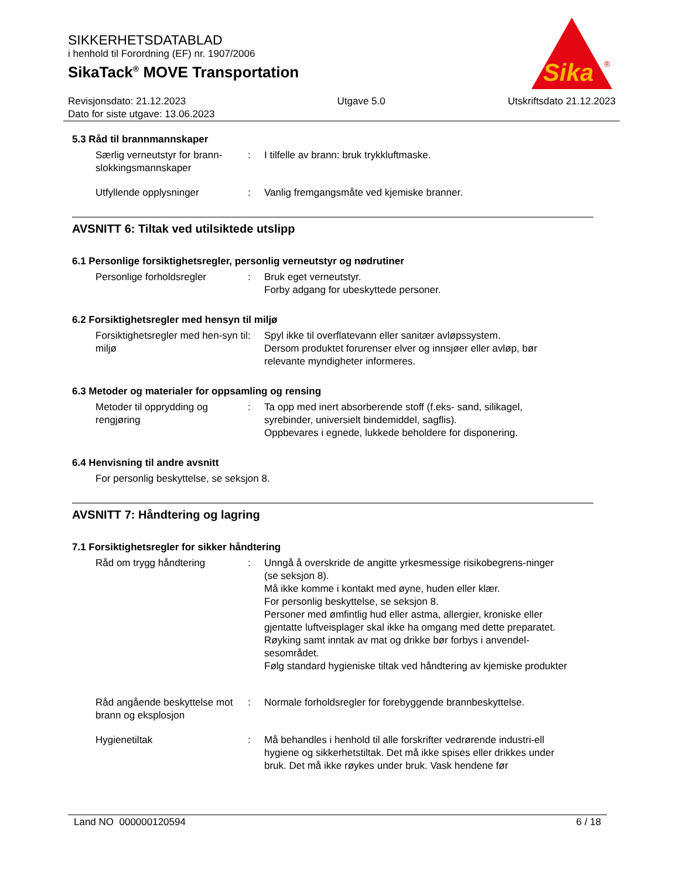SIKKERHETSDATABLAD
i henhold til Forordning (EF) nr. 1907/2006
SikaTack<sup>®</sup> MOVE Transportation
Sika
®
Revisjonsdato: 21.12.2023
Dato for siste utgave: 13.06.2023
Utgave 5.0 Utskriftsdato 21.12.2023
5.3 Råd til brannmannskaper
Særlig verneutstyr for brann-slokkingsmannskaper
: I tilfelle av brann: bruk trykkluftmaske.
Utfyllende opplysninger : Vanlig fremgangsmåte ved kjemiske branner.
AVSNITT 6: Tiltak ved utilsiktede utslipp
6.1 Personlige forsiktighetsregler, personlig verneutstyr og nødrutiner
Personlige forholdsregler : Bruk eget verneutstyr.
Forby adgang for ubeskyttede personer.
6.2 Forsiktighetsregler med hensyn til miljø
Forsiktighetsregler med hen-syn til miljø
: Spyl ikke til overflatevann eller sanitær avløpssystem.
Dersom produktet forurenser elver og innsjøer eller avløp, bør relevante myndigheter informeres.
6.3 Metoder og materialer for oppsamling og rensing
Metoder til opprydding og rengjøring
: Ta opp med inert absorberende stoff (f.eks- sand, silikagel, syrebinder, universielt bindemiddel, sagflis).
Oppbevares i egnede, lukkede beholdere for disponering.
6.4 Henvisning til andre avsnitt
For personlig beskyttelse, se seksjon 8.
AVSNITT 7: Håndtering og lagring
7.1 Forsiktighetsregler for sikker håndtering
Råd om trygg håndtering : Unngå å overskride de angitte yrkesmessige risikobegrens-ninger (se seksjon 8).
Må ikke komme i kontakt med øyne, huden eller klær.
For personlig beskyttelse, se seksjon 8.
Personer med ømfintlig hud eller astma, allergier, kroniske eller gjentatte luftveisplager skal ikke ha omgang med dette preparatet.
Røyking samt inntak av mat og drikke bør forbys i anvendel-sesområdet.
Følg standard hygieniske tiltak ved håndtering av kjemiske produkter
Råd angående beskyttelse mot brann og eksplosjon
: Normale forholdsregler for forebyggende brannbeskyttelse.
Hygienetiltak : Må behandles i henhold til alle forskrifter vedrørende industri-ell hygiene og sikkerhetstiltak. Det må ikke spises eller drikkes under bruk. Det må ikke røykes under bruk. Vask hendene før
Land NO 000000120594 6 / 18